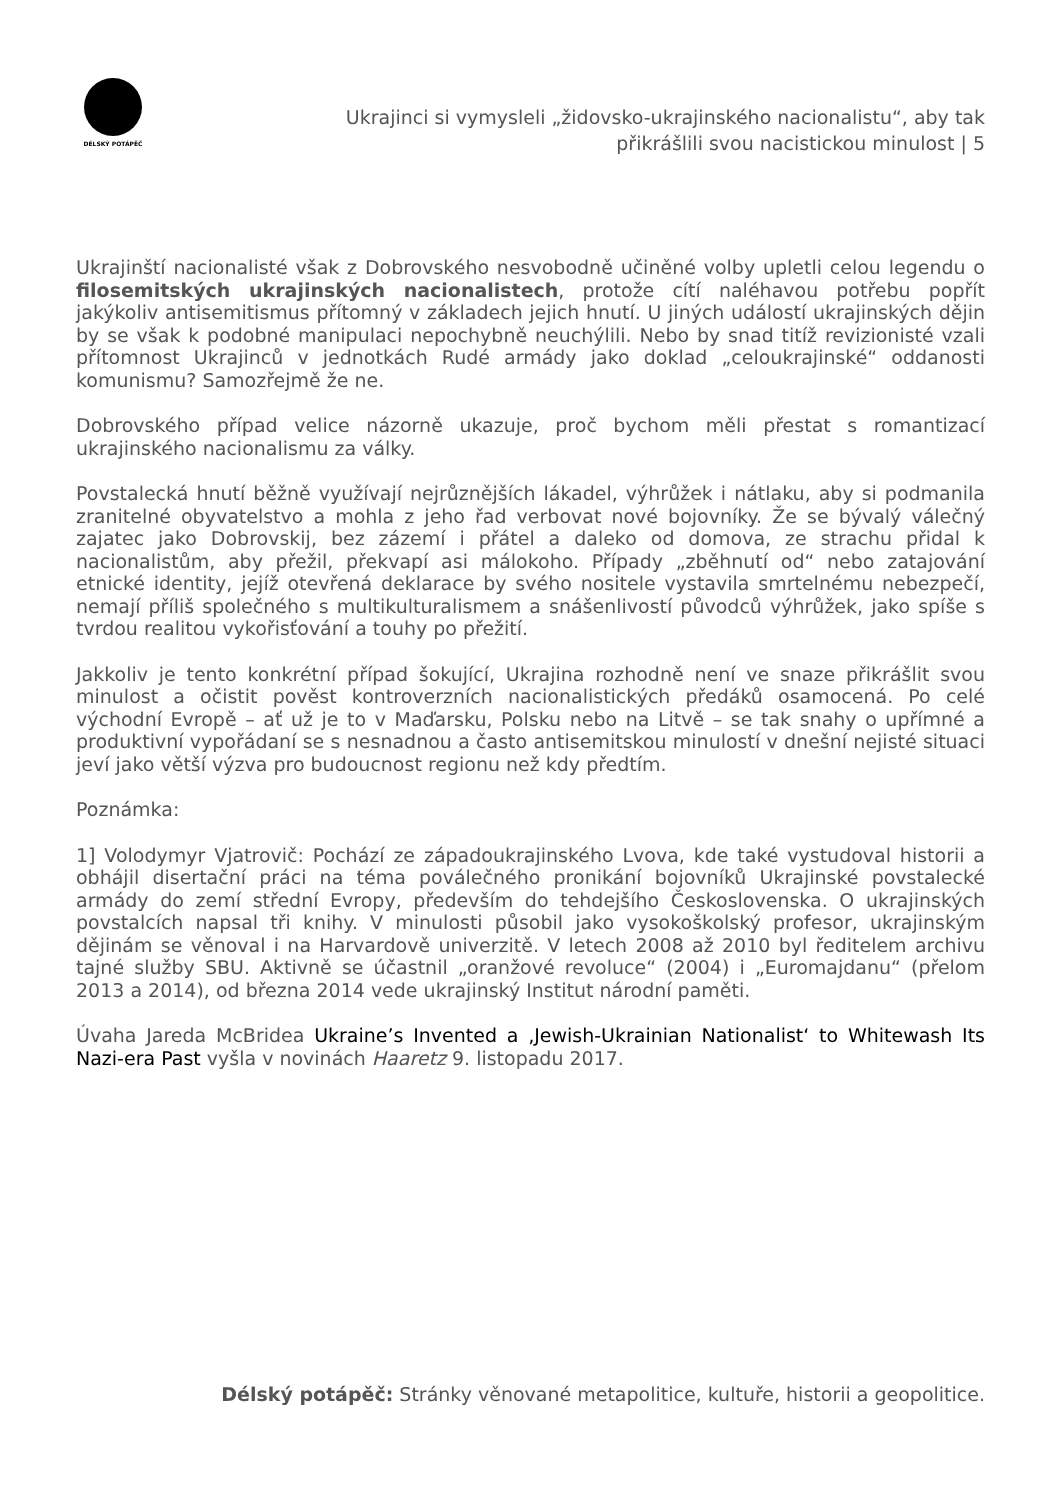DÉLSKÝ POTÁPĚČ
Ukrajinci si vymysleli „židovsko-ukrajinského nacionalistu“, aby tak přikrášlili svou nacistickou minulost | 5
Ukrajinští nacionalisté však z Dobrovského nesvobodně učiněné volby upletli celou legendu o filosemitských ukrajinských nacionalistech, protože cítí naléhavou potřebu popřít jakýkoliv antisemitismus přítomný v základech jejich hnutí. U jiných událostí ukrajinských dějin by se však k podobné manipulaci nepochybně neuchýlili. Nebo by snad titíž revizionisté vzali přítomnost Ukrajinců v jednotkách Rudé armády jako doklad „celoukrajinské“ oddanosti komunismu? Samozřejmě že ne.
Dobrovského případ velice názorně ukazuje, proč bychom měli přestat s romantizací ukrajinského nacionalismu za války.
Povstalecká hnutí běžně využívají nejrůznějších lákadel, výhrůžek i nátlaku, aby si podmanila zranitelné obyvatelstvo a mohla z jeho řad verbovat nové bojovníky. Že se bývalý válečný zajatec jako Dobrovskij, bez zázemí i přátel a daleko od domova, ze strachu přidal k nacionalistům, aby přežil, překvapí asi málokoho. Případy „zběhnutí od“ nebo zatajování etnické identity, jejíž otevřená deklarace by svého nositele vystavila smrtelnému nebezpečí, nemají příliš společného s multikulturalismem a snášenlivostí původců výhrůžek, jako spíše s tvrdou realitou vykořisťování a touhy po přežití.
Jakkoliv je tento konkrétní případ šokující, Ukrajina rozhodně není ve snaze přikrášlit svou minulost a očistit pověst kontroverzních nacionalistických předáků osamocená. Po celé východní Evropě – ať už je to v Maďarsku, Polsku nebo na Litvě – se tak snahy o upřímné a produktivní vypořádaní se s nesnadnou a často antisemitskou minulostí v dnešní nejisté situaci jeví jako větší výzva pro budoucnost regionu než kdy předtím.
Poznámka:
1] Volodymyr Vjatrovič: Pochází ze západoukrajinského Lvova, kde také vystudoval historii a obhájil disertační práci na téma poválečného pronikání bojovníků Ukrajinské povstalecké armády do zemí střední Evropy, především do tehdejšího Československa. O ukrajinských povstalcích napsal tři knihy. V minulosti působil jako vysokoškolský profesor, ukrajinským dějinám se věnoval i na Harvardově univerzitě. V letech 2008 až 2010 byl ředitelem archivu tajné služby SBU. Aktivně se účastnil „oranžové revoluce“ (2004) i „Euromajdanu“ (přelom 2013 a 2014), od března 2014 vede ukrajinský Institut národní paměti.
Úvaha Jareda McBridea Ukraine’s Invented a ‚Jewish-Ukrainian Nationalist‘ to Whitewash Its Nazi-era Past vyšla v novinách Haaretz 9. listopadu 2017.
Délský potápěč: Stránky věnované metapolitice, kultuře, historii a geopolitice.